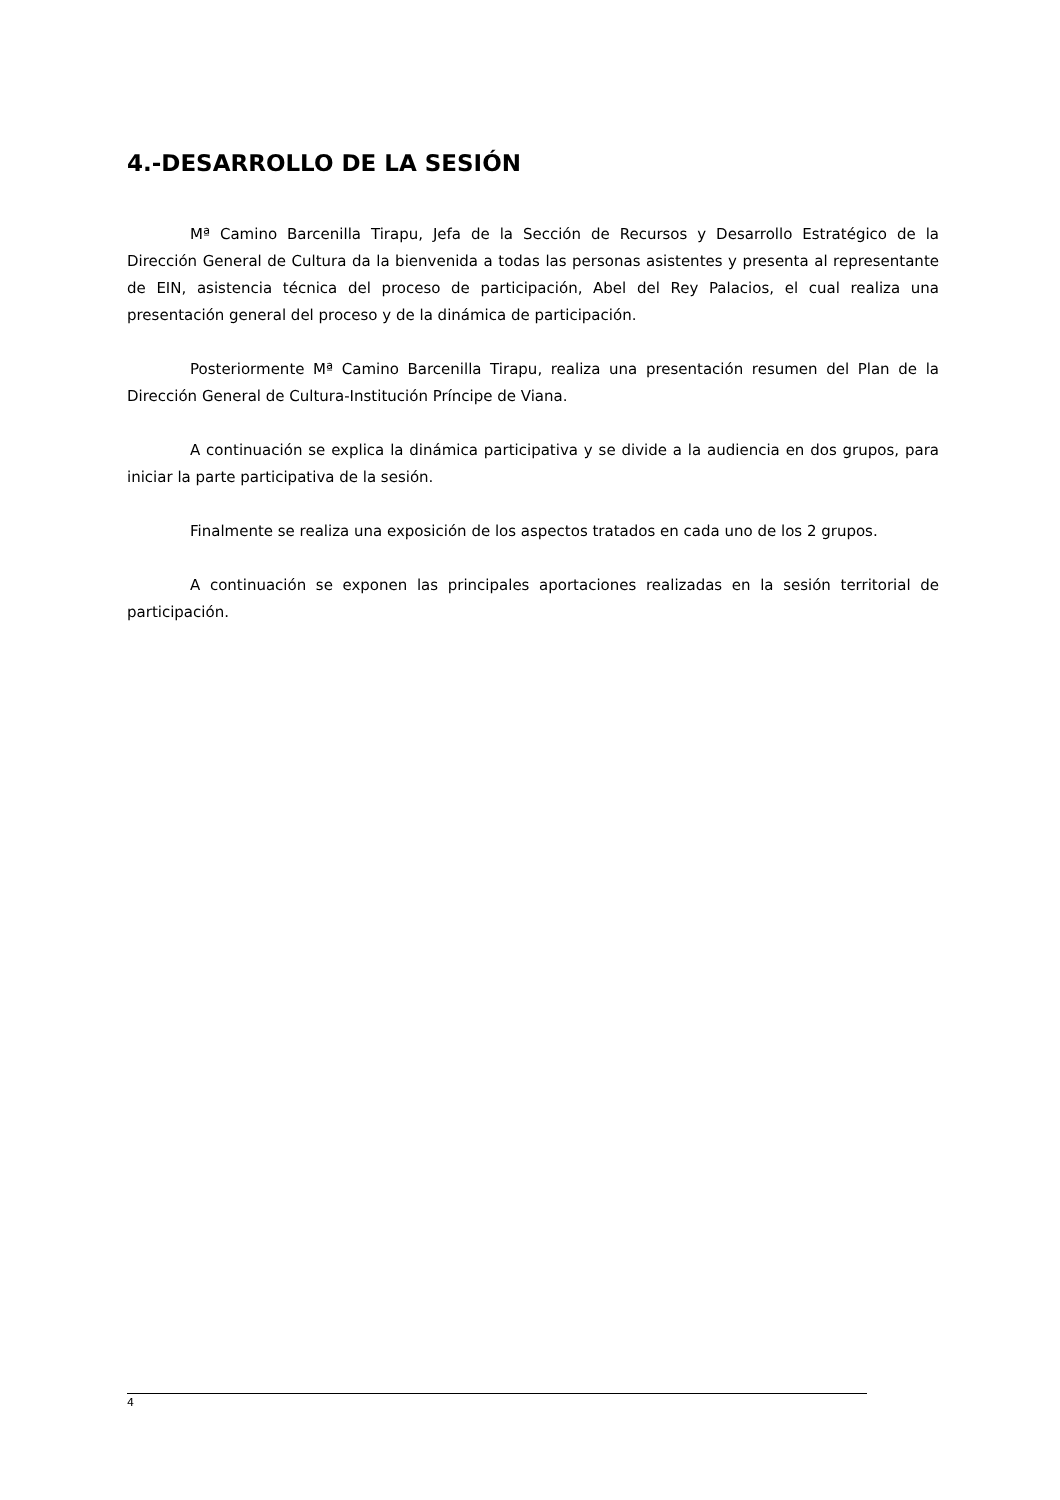4.-DESARROLLO DE LA SESIÓN
Mª Camino Barcenilla Tirapu, Jefa de la Sección de Recursos y Desarrollo Estratégico de la Dirección General de Cultura da la bienvenida a todas las personas asistentes y presenta al representante de EIN, asistencia técnica del proceso de participación, Abel del Rey Palacios, el cual realiza una presentación general del proceso y de la dinámica de participación.
Posteriormente Mª Camino Barcenilla Tirapu, realiza una presentación resumen del Plan de la Dirección General de Cultura-Institución Príncipe de Viana.
A continuación se explica la dinámica participativa y se divide a la audiencia en dos grupos, para iniciar la parte participativa de la sesión.
Finalmente se realiza una exposición de los aspectos tratados en cada uno de los 2 grupos.
A continuación se exponen las principales aportaciones realizadas en la sesión territorial de participación.
4